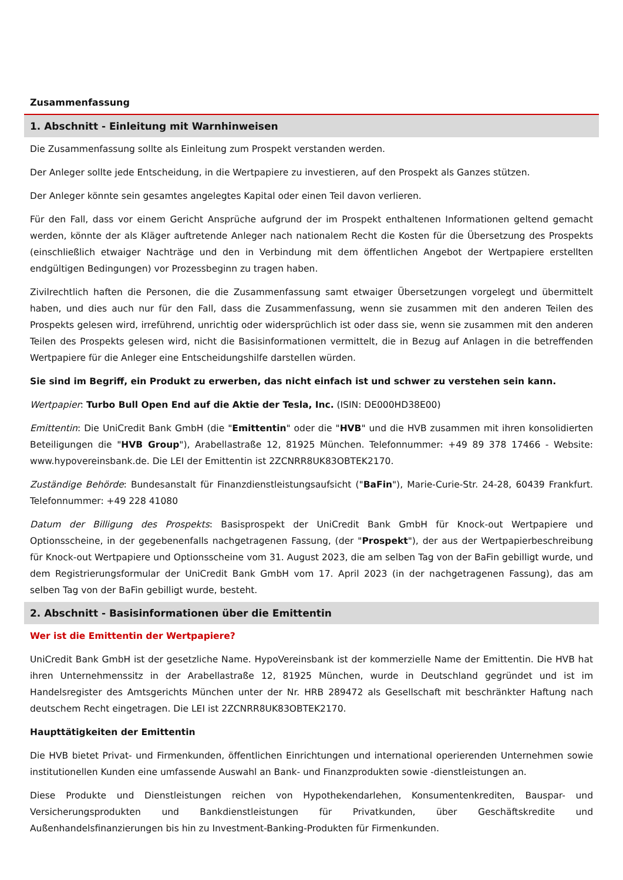Zusammenfassung
1. Abschnitt - Einleitung mit Warnhinweisen
Die Zusammenfassung sollte als Einleitung zum Prospekt verstanden werden.
Der Anleger sollte jede Entscheidung, in die Wertpapiere zu investieren, auf den Prospekt als Ganzes stützen.
Der Anleger könnte sein gesamtes angelegtes Kapital oder einen Teil davon verlieren.
Für den Fall, dass vor einem Gericht Ansprüche aufgrund der im Prospekt enthaltenen Informationen geltend gemacht werden, könnte der als Kläger auftretende Anleger nach nationalem Recht die Kosten für die Übersetzung des Prospekts (einschließlich etwaiger Nachträge und den in Verbindung mit dem öffentlichen Angebot der Wertpapiere erstellten endgültigen Bedingungen) vor Prozessbeginn zu tragen haben.
Zivilrechtlich haften die Personen, die die Zusammenfassung samt etwaiger Übersetzungen vorgelegt und übermittelt haben, und dies auch nur für den Fall, dass die Zusammenfassung, wenn sie zusammen mit den anderen Teilen des Prospekts gelesen wird, irreführend, unrichtig oder widersprüchlich ist oder dass sie, wenn sie zusammen mit den anderen Teilen des Prospekts gelesen wird, nicht die Basisinformationen vermittelt, die in Bezug auf Anlagen in die betreffenden Wertpapiere für die Anleger eine Entscheidungshilfe darstellen würden.
Sie sind im Begriff, ein Produkt zu erwerben, das nicht einfach ist und schwer zu verstehen sein kann.
Wertpapier: Turbo Bull Open End auf die Aktie der Tesla, Inc. (ISIN: DE000HD38E00)
Emittentin: Die UniCredit Bank GmbH (die "Emittentin" oder die "HVB" und die HVB zusammen mit ihren konsolidierten Beteiligungen die "HVB Group"), Arabellastraße 12, 81925 München. Telefonnummer: +49 89 378 17466 - Website: www.hypovereinsbank.de. Die LEI der Emittentin ist 2ZCNRR8UK83OBTEK2170.
Zuständige Behörde: Bundesanstalt für Finanzdienstleistungsaufsicht ("BaFin"), Marie-Curie-Str. 24-28, 60439 Frankfurt. Telefonnummer: +49 228 41080
Datum der Billigung des Prospekts: Basisprospekt der UniCredit Bank GmbH für Knock-out Wertpapiere und Optionsscheine, in der gegebenenfalls nachgetragenen Fassung, (der "Prospekt"), der aus der Wertpapierbeschreibung für Knock-out Wertpapiere und Optionsscheine vom 31. August 2023, die am selben Tag von der BaFin gebilligt wurde, und dem Registrierungsformular der UniCredit Bank GmbH vom 17. April 2023 (in der nachgetragenen Fassung), das am selben Tag von der BaFin gebilligt wurde, besteht.
2. Abschnitt - Basisinformationen über die Emittentin
Wer ist die Emittentin der Wertpapiere?
UniCredit Bank GmbH ist der gesetzliche Name. HypoVereinsbank ist der kommerzielle Name der Emittentin. Die HVB hat ihren Unternehmenssitz in der Arabellastraße 12, 81925 München, wurde in Deutschland gegründet und ist im Handelsregister des Amtsgerichts München unter der Nr. HRB 289472 als Gesellschaft mit beschränkter Haftung nach deutschem Recht eingetragen. Die LEI ist 2ZCNRR8UK83OBTEK2170.
Haupttätigkeiten der Emittentin
Die HVB bietet Privat- und Firmenkunden, öffentlichen Einrichtungen und international operierenden Unternehmen sowie institutionellen Kunden eine umfassende Auswahl an Bank- und Finanzprodukten sowie -dienstleistungen an.
Diese Produkte und Dienstleistungen reichen von Hypothekendarlehen, Konsumentenkrediten, Bauspar- und Versicherungsprodukten und Bankdienstleistungen für Privatkunden, über Geschäftskredite und Außenhandelsfinanzierungen bis hin zu Investment-Banking-Produkten für Firmenkunden.